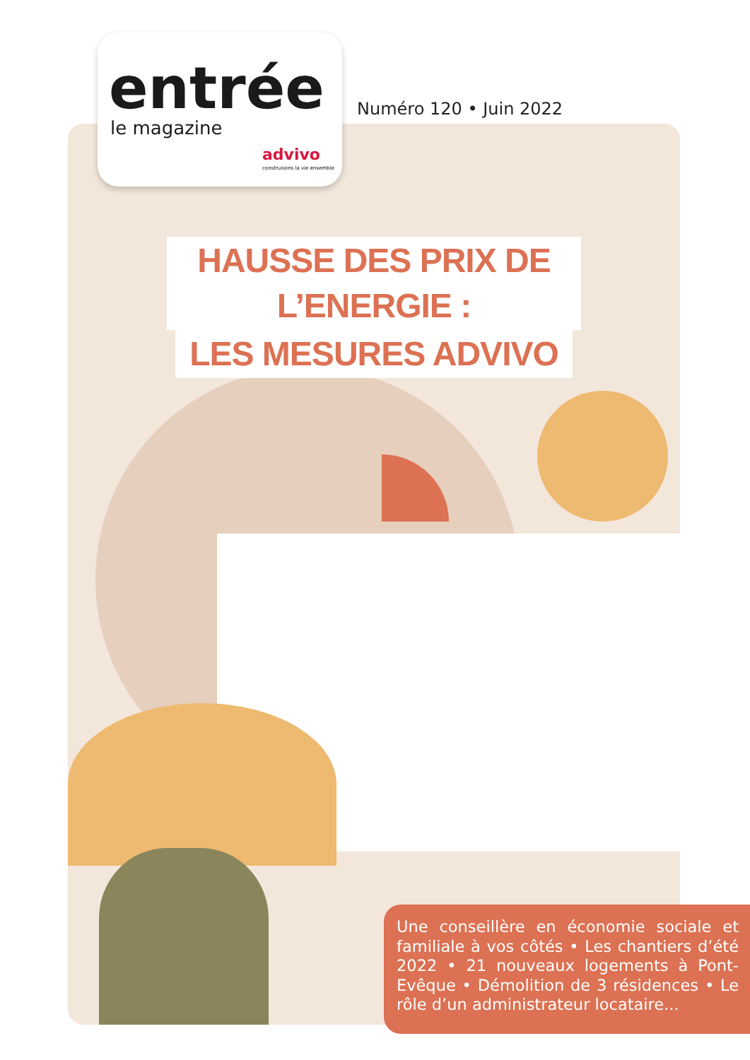entrée
le magazine
advivo
construisons la vie ensemble
Numéro 120 • Juin 2022
HAUSSE DES PRIX DE L’ENERGIE :
LES MESURES ADVIVO
Une conseillère en économie sociale et familiale à vos côtés • Les chantiers d’été 2022 • 21 nouveaux logements à Pont-Evêque • Démolition de 3 résidences • Le rôle d’un administrateur locataire...